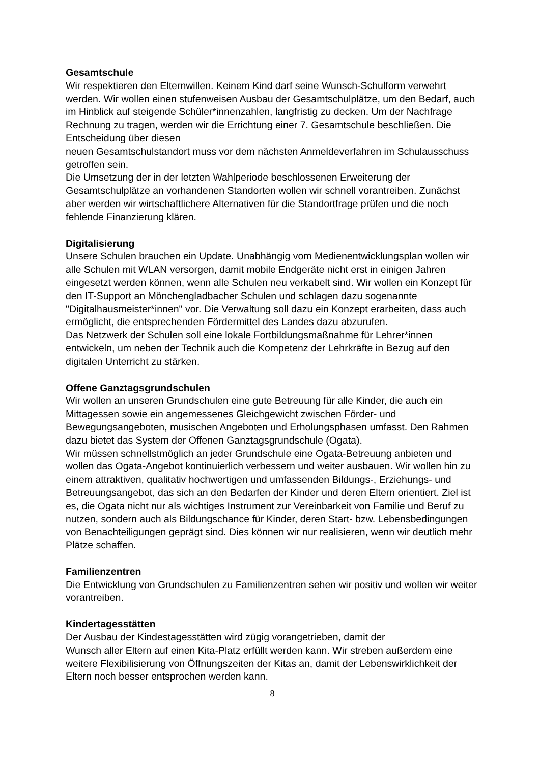Gesamtschule
Wir respektieren den Elternwillen. Keinem Kind darf seine Wunsch-Schulform verwehrt werden. Wir wollen einen stufenweisen Ausbau der Gesamtschulplätze, um den Bedarf, auch im Hinblick auf steigende Schüler*innenzahlen, langfristig zu decken. Um der Nachfrage Rechnung zu tragen, werden wir die Errichtung einer 7. Gesamtschule beschließen. Die Entscheidung über diesen
neuen Gesamtschulstandort muss vor dem nächsten Anmeldeverfahren im Schulausschuss getroffen sein.
Die Umsetzung der in der letzten Wahlperiode beschlossenen Erweiterung der Gesamtschulplätze an vorhandenen Standorten wollen wir schnell vorantreiben. Zunächst aber werden wir wirtschaftlichere Alternativen für die Standortfrage prüfen und die noch fehlende Finanzierung klären.
Digitalisierung
Unsere Schulen brauchen ein Update. Unabhängig vom Medienentwicklungsplan wollen wir alle Schulen mit WLAN versorgen, damit mobile Endgeräte nicht erst in einigen Jahren eingesetzt werden können, wenn alle Schulen neu verkabelt sind. Wir wollen ein Konzept für den IT-Support an Mönchengladbacher Schulen und schlagen dazu sogenannte "Digitalhausmeister*innen" vor. Die Verwaltung soll dazu ein Konzept erarbeiten, dass auch ermöglicht, die entsprechenden Fördermittel des Landes dazu abzurufen.
Das Netzwerk der Schulen soll eine lokale Fortbildungsmaßnahme für Lehrer*innen entwickeln, um neben der Technik auch die Kompetenz der Lehrkräfte in Bezug auf den digitalen Unterricht zu stärken.
Offene Ganztagsgrundschulen
Wir wollen an unseren Grundschulen eine gute Betreuung für alle Kinder, die auch ein Mittagessen sowie ein angemessenes Gleichgewicht zwischen Förder- und Bewegungsangeboten, musischen Angeboten und Erholungsphasen umfasst. Den Rahmen dazu bietet das System der Offenen Ganztagsgrundschule (Ogata).
Wir müssen schnellstmöglich an jeder Grundschule eine Ogata-Betreuung anbieten und wollen das Ogata-Angebot kontinuierlich verbessern und weiter ausbauen. Wir wollen hin zu einem attraktiven, qualitativ hochwertigen und umfassenden Bildungs-, Erziehungs- und Betreuungsangebot, das sich an den Bedarfen der Kinder und deren Eltern orientiert. Ziel ist es, die Ogata nicht nur als wichtiges Instrument zur Vereinbarkeit von Familie und Beruf zu nutzen, sondern auch als Bildungschance für Kinder, deren Start- bzw. Lebensbedingungen von Benachteiligungen geprägt sind. Dies können wir nur realisieren, wenn wir deutlich mehr Plätze schaffen.
Familienzentren
Die Entwicklung von Grundschulen zu Familienzentren sehen wir positiv und wollen wir weiter vorantreiben.
Kindertagesstätten
Der Ausbau der Kindestagesstätten wird zügig vorangetrieben, damit der
Wunsch aller Eltern auf einen Kita-Platz erfüllt werden kann. Wir streben außerdem eine weitere Flexibilisierung von Öffnungszeiten der Kitas an, damit der Lebenswirklichkeit der Eltern noch besser entsprochen werden kann.
8